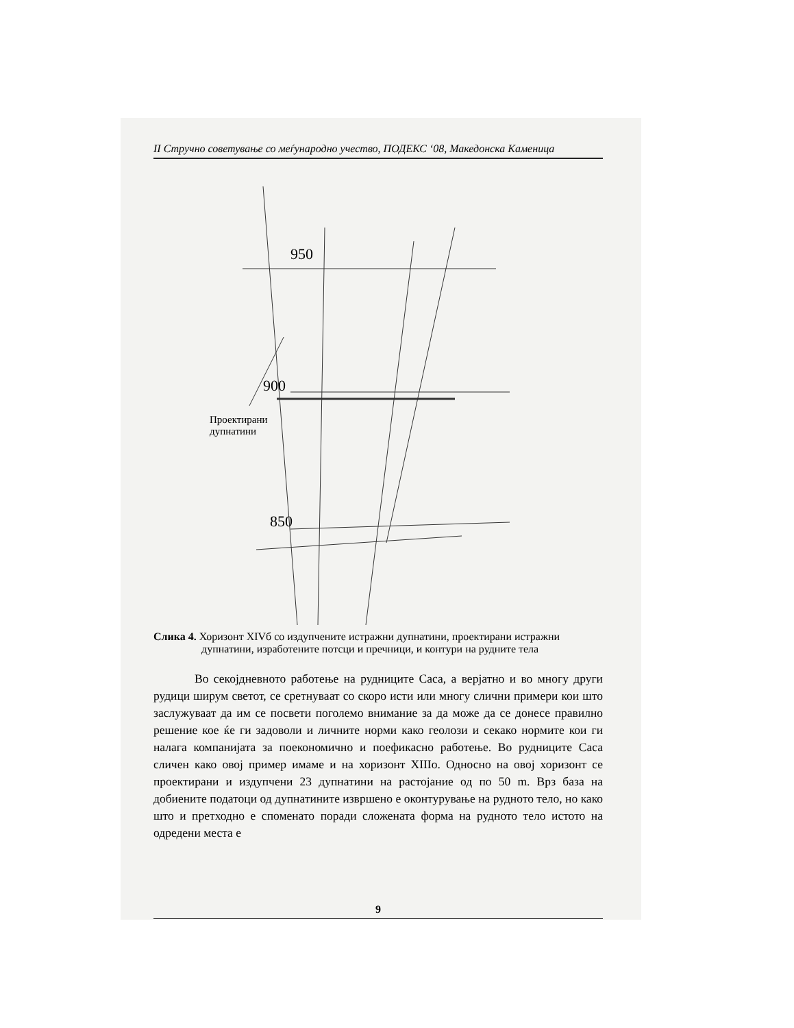II Стручно советување со меѓународно учество, ПОДЕКС ‘08, Македонска Каменица
950
900
850
Проектирани
дупнатини
Слика 4. Хоризонт XIVб со издупчените истражни дупнатини, проектирани истражни дупнатини, изработените потсци и пречници, и контури на рудните тела
Во секојдневното работење на рудниците Саса, а верјатно и во многу други рудици ширум светот, се сретнуваат со скоро исти или многу слични примери кои што заслужуваат да им се посвети поголемо внимание за да може да се донесе правилно решение кое ќе ги задоволи и личните норми како геолози и секако нормите кои ги налага компанијата за поекономично и поефикасно работење. Во рудниците Саса сличен како овој пример имаме и на хоризонт XIIIо. Односно на овој хоризонт се проектирани и издупчени 23 дупнатини на растојание од по 50 m. Врз база на добиените податоци од дупнатините извршено е оконтурување на рудното тело, но како што и претходно е споменато поради сложената форма на рудното тело истото на одредени места е
9